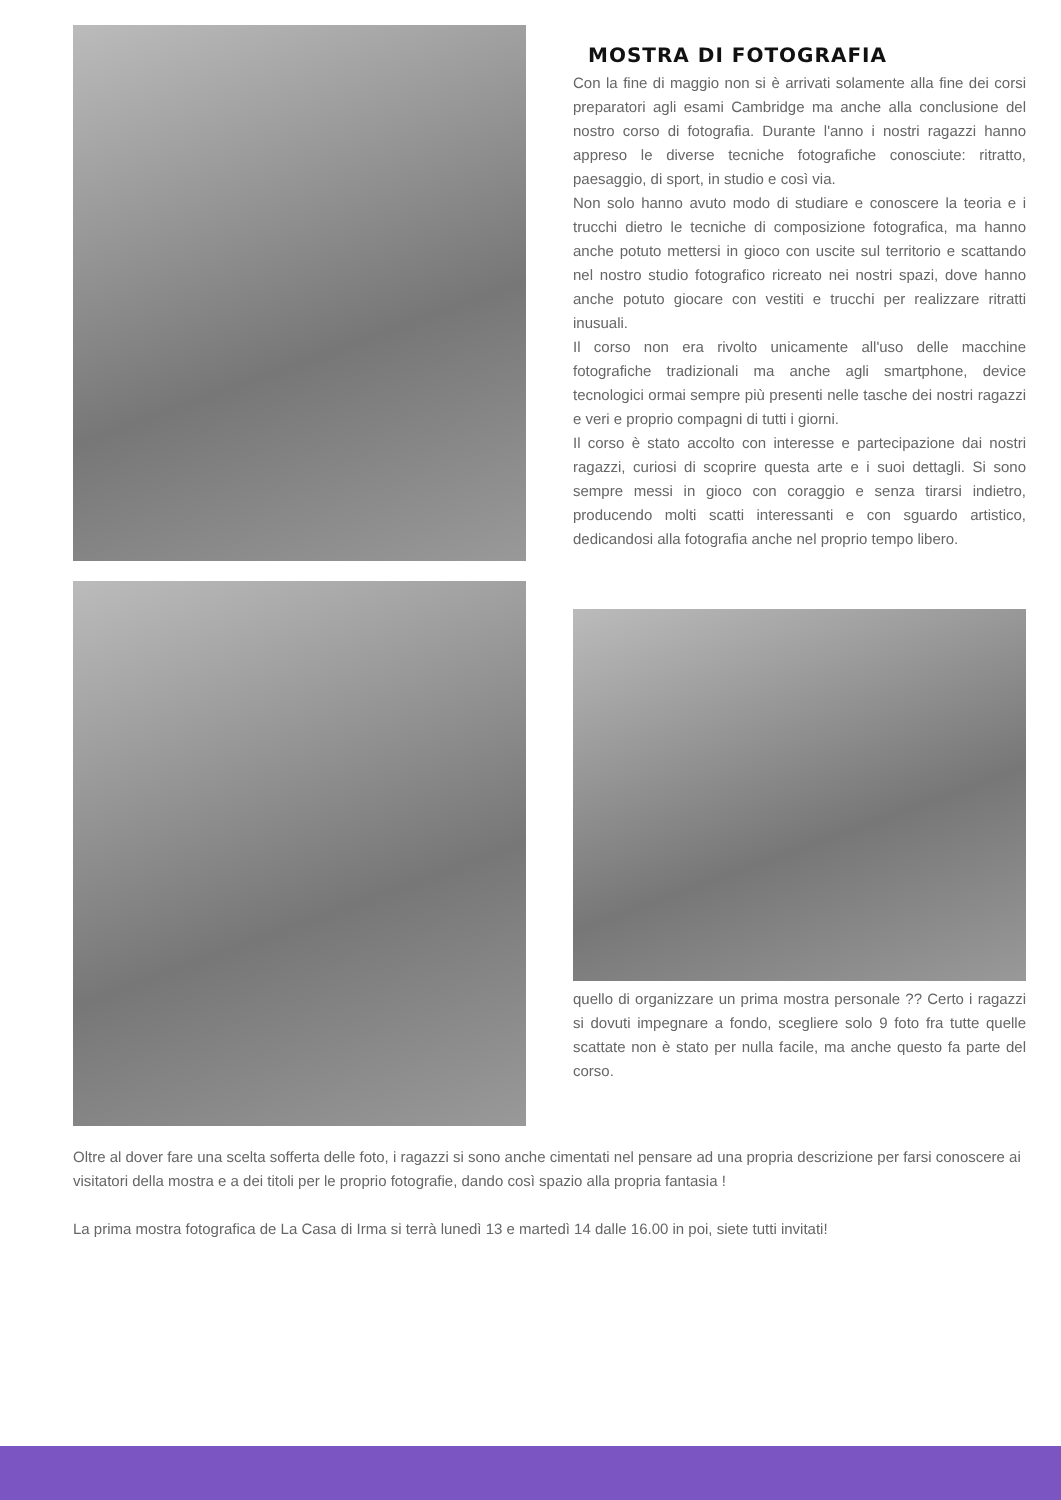MOSTRA DI FOTOGRAFIA
Con la fine di maggio non si è arrivati solamente alla fine dei corsi preparatori agli esami Cambridge ma anche alla conclusione del nostro corso di fotografia. Durante l'anno i nostri ragazzi hanno appreso le diverse tecniche fotografiche conosciute: ritratto, paesaggio, di sport, in studio e così via.
Non solo hanno avuto modo di studiare e conoscere la teoria e i trucchi dietro le tecniche di composizione fotografica, ma hanno anche potuto mettersi in gioco con uscite sul territorio e scattando nel nostro studio fotografico ricreato nei nostri spazi, dove hanno anche potuto giocare con vestiti e trucchi per realizzare ritratti inusuali.
Il corso non era rivolto unicamente all'uso delle macchine fotografiche tradizionali ma anche agli smartphone, device tecnologici ormai sempre più presenti nelle tasche dei nostri ragazzi e veri e proprio compagni di tutti i giorni.
Il corso è stato accolto con interesse e partecipazione dai nostri ragazzi, curiosi di scoprire questa arte e i suoi dettagli. Si sono sempre messi in gioco con coraggio e senza tirarsi indietro, producendo molti scatti interessanti e con sguardo artistico, dedicandosi alla fotografia anche nel proprio tempo libero.
quello di organizzare un prima mostra personale ?? Certo i ragazzi si dovuti impegnare a fondo, scegliere solo 9 foto fra tutte quelle scattate non è stato per nulla facile, ma anche questo fa parte del corso.
Oltre al dover fare una scelta sofferta delle foto, i ragazzi si sono anche cimentati nel pensare ad una propria descrizione per farsi conoscere ai visitatori della mostra e a dei titoli per le proprio fotografie, dando così spazio alla propria fantasia !
La prima mostra fotografica de La Casa di Irma si terrà lunedì 13 e martedì 14 dalle 16.00 in poi, siete tutti invitati!